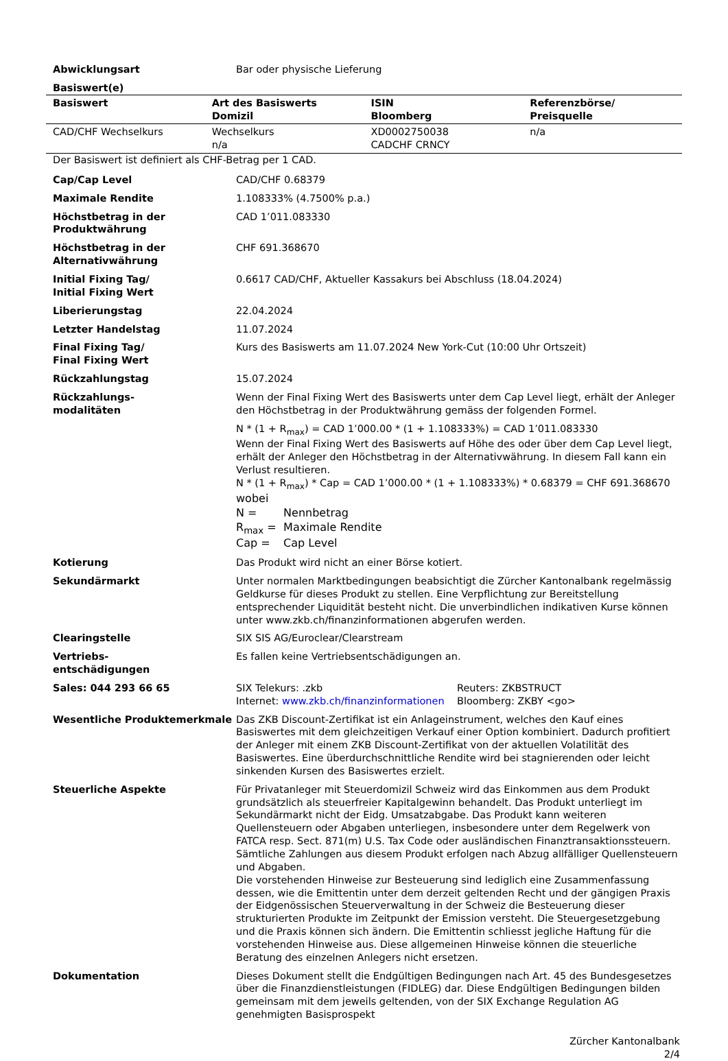Abwicklungsart Bar oder physische Lieferung
Basiswert(e)
| Basiswert | Art des Basiswerts Domizil | ISIN Bloomberg | Referenzbörse/ Preisquelle |
| --- | --- | --- | --- |
| CAD/CHF Wechselkurs | Wechselkurs n/a | XD0002750038 CADCHF CRNCY | n/a |
Der Basiswert ist definiert als CHF-Betrag per 1 CAD.
Cap/Cap Level CAD/CHF 0.68379
Maximale Rendite 1.108333% (4.7500% p.a.)
Höchstbetrag in der Produktwährung
CAD 1’011.083330
Höchstbetrag in der Alternativwährung
CHF 691.368670
Initial Fixing Tag/
Initial Fixing Wert
0.6617 CAD/CHF, Aktueller Kassakurs bei Abschluss (18.04.2024)
Liberierungstag 22.04.2024
Letzter Handelstag 11.07.2024
Final Fixing Tag/
Final Fixing Wert
Kurs des Basiswerts am 11.07.2024 New York-Cut (10:00 Uhr Ortszeit)
Rückzahlungstag 15.07.2024
Rückzahlungs-
modalitäten
Wenn der Final Fixing Wert des Basiswerts unter dem Cap Level liegt, erhält der Anleger den Höchstbetrag in der Produktwährung gemäss der folgenden Formel.
N * (1 + R<sub>max</sub>) = CAD 1’000.00 * (1 + 1.108333%) = CAD 1’011.083330
Wenn der Final Fixing Wert des Basiswerts auf Höhe des oder über dem Cap Level liegt, erhält der Anleger den Höchstbetrag in der Alternativwährung. In diesem Fall kann ein Verlust resultieren.
N * (1 + R<sub>max</sub>) * Cap = CAD 1’000.00 * (1 + 1.108333%) * 0.68379 = CHF 691.368670
wobei
N = Nennbetrag
R<sub>max</sub> = Maximale Rendite
Cap = Cap Level
Kotierung Das Produkt wird nicht an einer Börse kotiert.
Sekundärmarkt Unter normalen Marktbedingungen beabsichtigt die Zürcher Kantonalbank regelmässig Geldkurse für dieses Produkt zu stellen. Eine Verpflichtung zur Bereitstellung entsprechender Liquidität besteht nicht. Die unverbindlichen indikativen Kurse können unter www.zkb.ch/finanzinformationen abgerufen werden.
Clearingstelle SIX SIS AG/Euroclear/Clearstream
Vertriebs-
entschädigungen
Es fallen keine Vertriebsentschädigungen an.
Sales: 044 293 66 65 SIX Telekurs: .zkb
Internet: www.zkb.ch/finanzinformationen
Reuters: ZKBSTRUCT
Bloomberg: ZKBY <go>
Wesentliche Produktemerkmale Das ZKB Discount-Zertifikat ist ein Anlageinstrument, welches den Kauf eines Basiswertes mit dem gleichzeitigen Verkauf einer Option kombiniert. Dadurch profitiert der Anleger mit einem ZKB Discount-Zertifikat von der aktuellen Volatilität des Basiswertes. Eine überdurchschnittliche Rendite wird bei stagnierenden oder leicht sinkenden Kursen des Basiswertes erzielt.
Steuerliche Aspekte Für Privatanleger mit Steuerdomizil Schweiz wird das Einkommen aus dem Produkt grundsätzlich als steuerfreier Kapitalgewinn behandelt. Das Produkt unterliegt im Sekundärmarkt nicht der Eidg. Umsatzabgabe. Das Produkt kann weiteren Quellensteuern oder Abgaben unterliegen, insbesondere unter dem Regelwerk von FATCA resp. Sect. 871(m) U.S. Tax Code oder ausländischen Finanztransaktionssteuern. Sämtliche Zahlungen aus diesem Produkt erfolgen nach Abzug allfälliger Quellensteuern und Abgaben.
Die vorstehenden Hinweise zur Besteuerung sind lediglich eine Zusammenfassung dessen, wie die Emittentin unter dem derzeit geltenden Recht und der gängigen Praxis der Eidgenössischen Steuerverwaltung in der Schweiz die Besteuerung dieser strukturierten Produkte im Zeitpunkt der Emission versteht. Die Steuergesetzgebung und die Praxis können sich ändern. Die Emittentin schliesst jegliche Haftung für die vorstehenden Hinweise aus. Diese allgemeinen Hinweise können die steuerliche Beratung des einzelnen Anlegers nicht ersetzen.
Dokumentation Dieses Dokument stellt die Endgültigen Bedingungen nach Art. 45 des Bundesgesetzes über die Finanzdienstleistungen (FIDLEG) dar. Diese Endgültigen Bedingungen bilden gemeinsam mit dem jeweils geltenden, von der SIX Exchange Regulation AG genehmigten Basisprospekt
Zürcher Kantonalbank
2/4